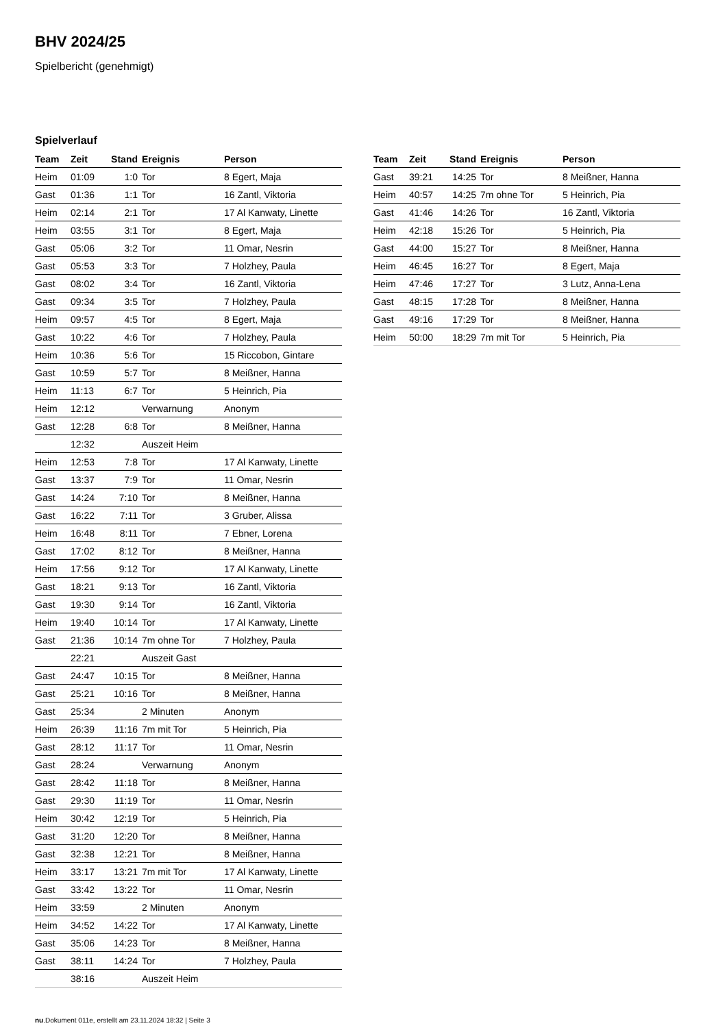BHV 2024/25
Spielbericht (genehmigt)
Spielverlauf
| Team | Zeit | Stand | Ereignis | Person |
| --- | --- | --- | --- | --- |
| Heim | 01:09 | 1:0 | Tor | 8 Egert, Maja |
| Gast | 01:36 | 1:1 | Tor | 16 Zantl, Viktoria |
| Heim | 02:14 | 2:1 | Tor | 17 Al Kanwaty, Linette |
| Heim | 03:55 | 3:1 | Tor | 8 Egert, Maja |
| Gast | 05:06 | 3:2 | Tor | 11 Omar, Nesrin |
| Gast | 05:53 | 3:3 | Tor | 7 Holzhey, Paula |
| Gast | 08:02 | 3:4 | Tor | 16 Zantl, Viktoria |
| Gast | 09:34 | 3:5 | Tor | 7 Holzhey, Paula |
| Heim | 09:57 | 4:5 | Tor | 8 Egert, Maja |
| Gast | 10:22 | 4:6 | Tor | 7 Holzhey, Paula |
| Heim | 10:36 | 5:6 | Tor | 15 Riccobon, Gintare |
| Gast | 10:59 | 5:7 | Tor | 8 Meißner, Hanna |
| Heim | 11:13 | 6:7 | Tor | 5 Heinrich, Pia |
| Heim | 12:12 | | Verwarnung | Anonym |
| Gast | 12:28 | 6:8 | Tor | 8 Meißner, Hanna |
| | 12:32 | | Auszeit Heim | |
| Heim | 12:53 | 7:8 | Tor | 17 Al Kanwaty, Linette |
| Gast | 13:37 | 7:9 | Tor | 11 Omar, Nesrin |
| Gast | 14:24 | 7:10 | Tor | 8 Meißner, Hanna |
| Gast | 16:22 | 7:11 | Tor | 3 Gruber, Alissa |
| Heim | 16:48 | 8:11 | Tor | 7 Ebner, Lorena |
| Gast | 17:02 | 8:12 | Tor | 8 Meißner, Hanna |
| Heim | 17:56 | 9:12 | Tor | 17 Al Kanwaty, Linette |
| Gast | 18:21 | 9:13 | Tor | 16 Zantl, Viktoria |
| Gast | 19:30 | 9:14 | Tor | 16 Zantl, Viktoria |
| Heim | 19:40 | 10:14 | Tor | 17 Al Kanwaty, Linette |
| Gast | 21:36 | 10:14 | 7m ohne Tor | 7 Holzhey, Paula |
| | 22:21 | | Auszeit Gast | |
| Gast | 24:47 | 10:15 | Tor | 8 Meißner, Hanna |
| Gast | 25:21 | 10:16 | Tor | 8 Meißner, Hanna |
| Gast | 25:34 | | 2 Minuten | Anonym |
| Heim | 26:39 | 11:16 | 7m mit Tor | 5 Heinrich, Pia |
| Gast | 28:12 | 11:17 | Tor | 11 Omar, Nesrin |
| Gast | 28:24 | | Verwarnung | Anonym |
| Gast | 28:42 | 11:18 | Tor | 8 Meißner, Hanna |
| Gast | 29:30 | 11:19 | Tor | 11 Omar, Nesrin |
| Heim | 30:42 | 12:19 | Tor | 5 Heinrich, Pia |
| Gast | 31:20 | 12:20 | Tor | 8 Meißner, Hanna |
| Gast | 32:38 | 12:21 | Tor | 8 Meißner, Hanna |
| Heim | 33:17 | 13:21 | 7m mit Tor | 17 Al Kanwaty, Linette |
| Gast | 33:42 | 13:22 | Tor | 11 Omar, Nesrin |
| Heim | 33:59 | | 2 Minuten | Anonym |
| Heim | 34:52 | 14:22 | Tor | 17 Al Kanwaty, Linette |
| Gast | 35:06 | 14:23 | Tor | 8 Meißner, Hanna |
| Gast | 38:11 | 14:24 | Tor | 7 Holzhey, Paula |
| | 38:16 | | Auszeit Heim | |
| Team | Zeit | Stand | Ereignis | Person |
| --- | --- | --- | --- | --- |
| Gast | 39:21 | 14:25 | Tor | 8 Meißner, Hanna |
| Heim | 40:57 | 14:25 | 7m ohne Tor | 5 Heinrich, Pia |
| Gast | 41:46 | 14:26 | Tor | 16 Zantl, Viktoria |
| Heim | 42:18 | 15:26 | Tor | 5 Heinrich, Pia |
| Gast | 44:00 | 15:27 | Tor | 8 Meißner, Hanna |
| Heim | 46:45 | 16:27 | Tor | 8 Egert, Maja |
| Heim | 47:46 | 17:27 | Tor | 3 Lutz, Anna-Lena |
| Gast | 48:15 | 17:28 | Tor | 8 Meißner, Hanna |
| Gast | 49:16 | 17:29 | Tor | 8 Meißner, Hanna |
| Heim | 50:00 | 18:29 | 7m mit Tor | 5 Heinrich, Pia |
nu.Dokument 011e, erstellt am 23.11.2024 18:32 | Seite 3